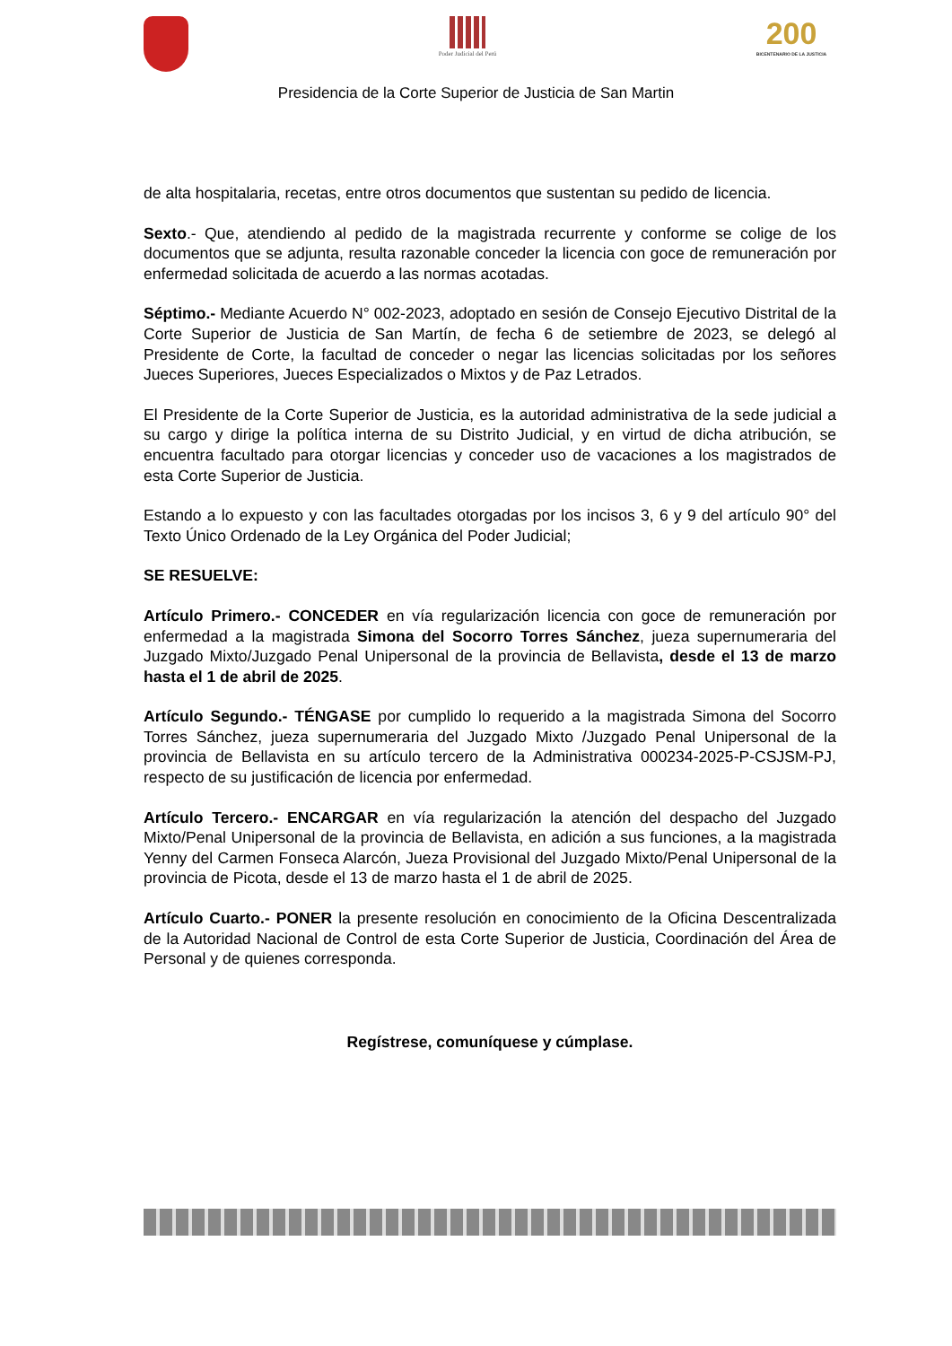Poder Judicial del Perú
200
BICENTENARIO DE LA JUSTICIA
Presidencia de la Corte Superior de Justicia de San Martin
de alta hospitalaria, recetas, entre otros documentos que sustentan su pedido de licencia.
Sexto.- Que, atendiendo al pedido de la magistrada recurrente y conforme se colige de los documentos que se adjunta, resulta razonable conceder la licencia con goce de remuneración por enfermedad solicitada de acuerdo a las normas acotadas.
Séptimo.- Mediante Acuerdo N° 002-2023, adoptado en sesión de Consejo Ejecutivo Distrital de la Corte Superior de Justicia de San Martín, de fecha 6 de setiembre de 2023, se delegó al Presidente de Corte, la facultad de conceder o negar las licencias solicitadas por los señores Jueces Superiores, Jueces Especializados o Mixtos y de Paz Letrados.
El Presidente de la Corte Superior de Justicia, es la autoridad administrativa de la sede judicial a su cargo y dirige la política interna de su Distrito Judicial, y en virtud de dicha atribución, se encuentra facultado para otorgar licencias y conceder uso de vacaciones a los magistrados de esta Corte Superior de Justicia.
Estando a lo expuesto y con las facultades otorgadas por los incisos 3, 6 y 9 del artículo 90° del Texto Único Ordenado de la Ley Orgánica del Poder Judicial;
SE RESUELVE:
Artículo Primero.- CONCEDER en vía regularización licencia con goce de remuneración por enfermedad a la magistrada Simona del Socorro Torres Sánchez, jueza supernumeraria del Juzgado Mixto/Juzgado Penal Unipersonal de la provincia de Bellavista, desde el 13 de marzo hasta el 1 de abril de 2025.
Artículo Segundo.- TÉNGASE por cumplido lo requerido a la magistrada Simona del Socorro Torres Sánchez, jueza supernumeraria del Juzgado Mixto /Juzgado Penal Unipersonal de la provincia de Bellavista en su artículo tercero de la Administrativa 000234-2025-P-CSJSM-PJ, respecto de su justificación de licencia por enfermedad.
Artículo Tercero.- ENCARGAR en vía regularización la atención del despacho del Juzgado Mixto/Penal Unipersonal de la provincia de Bellavista, en adición a sus funciones, a la magistrada Yenny del Carmen Fonseca Alarcón, Jueza Provisional del Juzgado Mixto/Penal Unipersonal de la provincia de Picota, desde el 13 de marzo hasta el 1 de abril de 2025.
Artículo Cuarto.- PONER la presente resolución en conocimiento de la Oficina Descentralizada de la Autoridad Nacional de Control de esta Corte Superior de Justicia, Coordinación del Área de Personal y de quienes corresponda.
Regístrese, comuníquese y cúmplase.